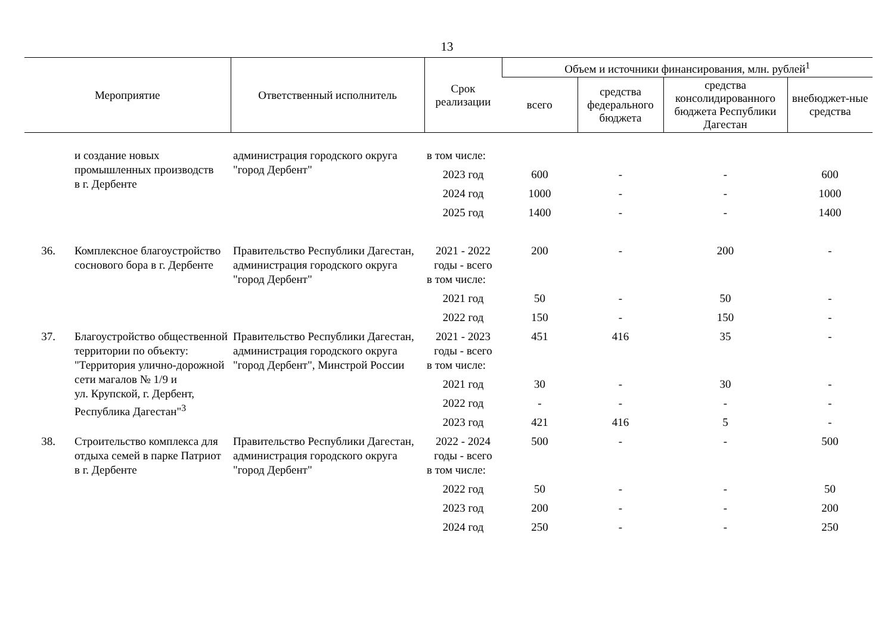13
| Мероприятие | | Ответственный исполнитель | Срок реализации | Объем и источники финансирования, млн. рублей<sup>1</sup> | | | |
| --- | --- | --- | --- | --- | --- | --- | --- |
| | | | | всего | средства федерального бюджета | средства консолидированного бюджета Республики Дагестан | внебюджет-ные средства |
| | и создание новых промышленных производств в г. Дербенте | администрация городского округа "город Дербент" | в том числе: | | | | |
| | | | 2023 год | 600 | - | - | 600 |
| | | | 2024 год | 1000 | - | - | 1000 |
| | | | 2025 год | 1400 | - | - | 1400 |
| 36. | Комплексное благоустройство соснового бора в г. Дербенте | Правительство Республики Дагестан, администрация городского округа "город Дербент" | 2021 - 2022 годы - всего | 200 | - | 200 | - |
| | | | в том числе: | | | | |
| | | | 2021 год | 50 | - | 50 | - |
| | | | 2022 год | 150 | - | 150 | - |
| 37. | Благоустройство общественной территории по объекту: "Территория улично-дорожной сети магалов № 1/9 и ул. Крупской, г. Дербент, Республика Дагестан"<sup>3</sup> | Правительство Республики Дагестан, администрация городского округа "город Дербент", Минстрой России | 2021 - 2023 годы - всего | 451 | 416 | 35 | - |
| | | | в том числе: | | | | |
| | | | 2021 год | 30 | - | 30 | - |
| | | | 2022 год | - | - | - | - |
| | | | 2023 год | 421 | 416 | 5 | - |
| 38. | Строительство комплекса для отдыха семей в парке Патриот в г. Дербенте | Правительство Республики Дагестан, администрация городского округа "город Дербент" | 2022 - 2024 годы - всего | 500 | - | - | 500 |
| | | | в том числе: | | | | |
| | | | 2022 год | 50 | - | - | 50 |
| | | | 2023 год | 200 | - | - | 200 |
| | | | 2024 год | 250 | - | - | 250 |